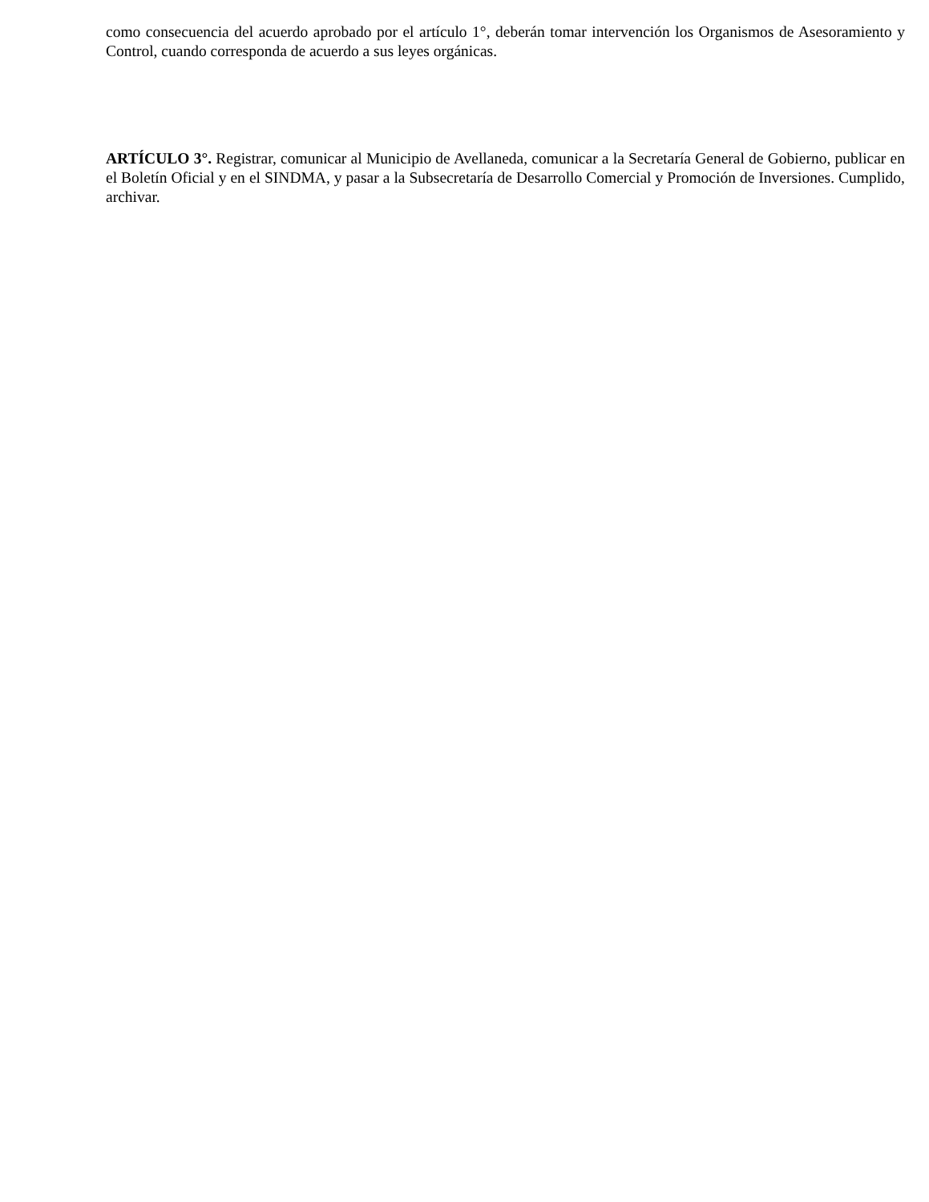como consecuencia del acuerdo aprobado por el artículo 1°, deberán tomar intervención los Organismos de Asesoramiento y Control, cuando corresponda de acuerdo a sus leyes orgánicas.
ARTÍCULO 3°. Registrar, comunicar al Municipio de Avellaneda, comunicar a la Secretaría General de Gobierno, publicar en el Boletín Oficial y en el SINDMA, y pasar a la Subsecretaría de Desarrollo Comercial y Promoción de Inversiones. Cumplido, archivar.